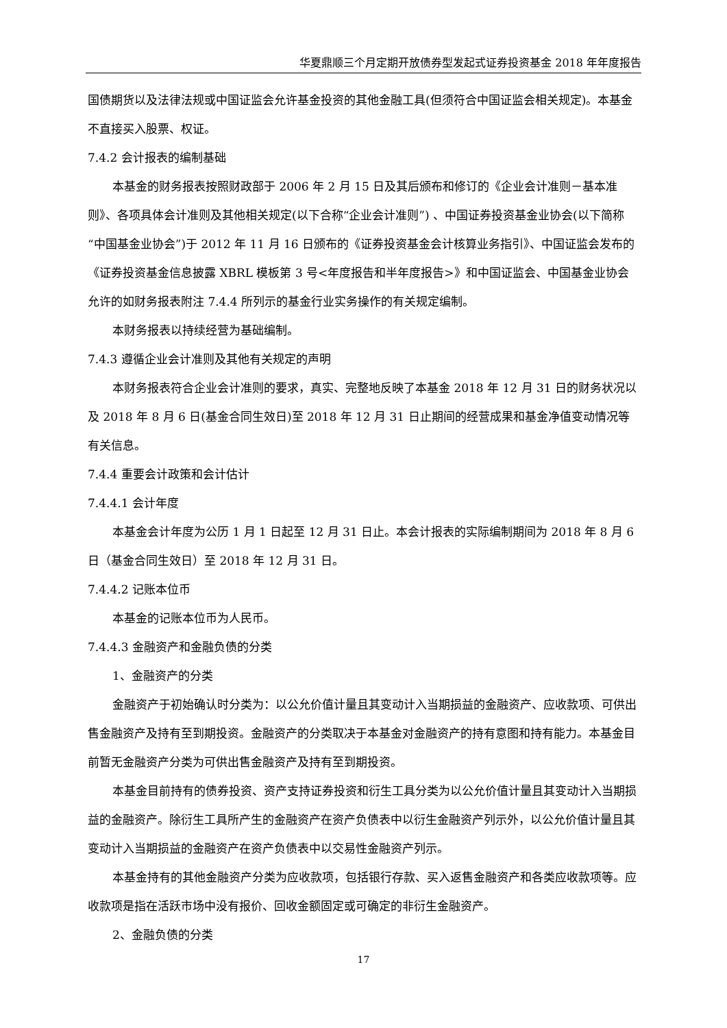华夏鼎顺三个月定期开放债券型发起式证券投资基金 2018 年年度报告
国债期货以及法律法规或中国证监会允许基金投资的其他金融工具(但须符合中国证监会相关规定)。本基金不直接买入股票、权证。
7.4.2 会计报表的编制基础
本基金的财务报表按照财政部于 2006 年 2 月 15 日及其后颁布和修订的《企业会计准则－基本准则》、各项具体会计准则及其他相关规定(以下合称“企业会计准则”) 、中国证券投资基金业协会(以下简称“中国基金业协会”)于 2012 年 11 月 16 日颁布的《证券投资基金会计核算业务指引》、中国证监会发布的《证券投资基金信息披露 XBRL 模板第 3 号<年度报告和半年度报告>》和中国证监会、中国基金业协会允许的如财务报表附注 7.4.4 所列示的基金行业实务操作的有关规定编制。
本财务报表以持续经营为基础编制。
7.4.3 遵循企业会计准则及其他有关规定的声明
本财务报表符合企业会计准则的要求，真实、完整地反映了本基金 2018 年 12 月 31 日的财务状况以及 2018 年 8 月 6 日(基金合同生效日)至 2018 年 12 月 31 日止期间的经营成果和基金净值变动情况等有关信息。
7.4.4 重要会计政策和会计估计
7.4.4.1 会计年度
本基金会计年度为公历 1 月 1 日起至 12 月 31 日止。本会计报表的实际编制期间为 2018 年 8 月 6 日（基金合同生效日）至 2018 年 12 月 31 日。
7.4.4.2 记账本位币
本基金的记账本位币为人民币。
7.4.4.3 金融资产和金融负债的分类
1、金融资产的分类
金融资产于初始确认时分类为：以公允价值计量且其变动计入当期损益的金融资产、应收款项、可供出售金融资产及持有至到期投资。金融资产的分类取决于本基金对金融资产的持有意图和持有能力。本基金目前暂无金融资产分类为可供出售金融资产及持有至到期投资。
本基金目前持有的债券投资、资产支持证券投资和衍生工具分类为以公允价值计量且其变动计入当期损益的金融资产。除衍生工具所产生的金融资产在资产负债表中以衍生金融资产列示外，以公允价值计量且其变动计入当期损益的金融资产在资产负债表中以交易性金融资产列示。
本基金持有的其他金融资产分类为应收款项，包括银行存款、买入返售金融资产和各类应收款项等。应收款项是指在活跃市场中没有报价、回收金额固定或可确定的非衍生金融资产。
2、金融负债的分类
17